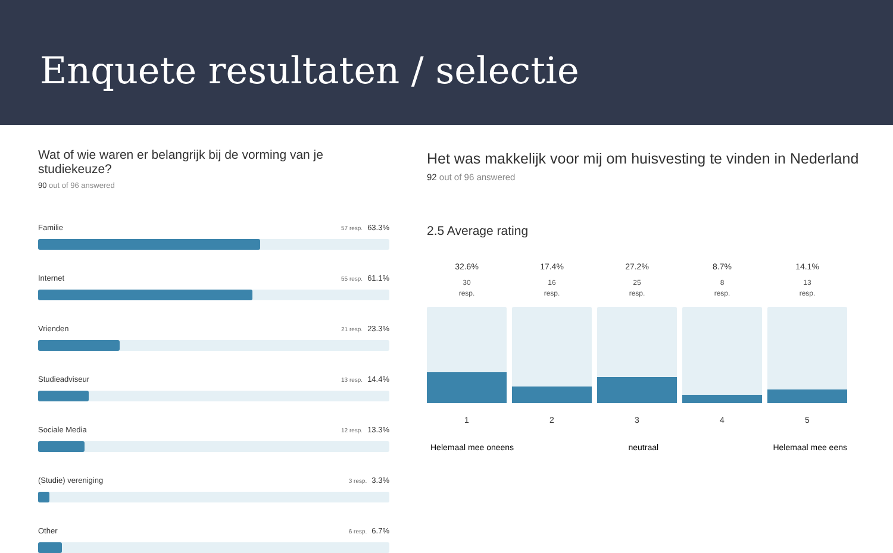Enquete resultaten / selectie
Wat of wie waren er belangrijk bij de vorming van je studiekeuze?
90 out of 96 answered
Familie 57 resp. 63.3%
Internet 55 resp. 61.1%
Vrienden 21 resp. 23.3%
Studieadviseur 13 resp. 14.4%
Sociale Media 12 resp. 13.3%
(Studie) vereniging 3 resp. 3.3%
Other 6 resp. 6.7%
Het was makkelijk voor mij om huisvesting te vinden in Nederland
92 out of 96 answered
2.5 Average rating
32.6%
30
resp.
1
17.4%
16
resp.
2
27.2%
25
resp.
3
8.7%
8
resp.
4
14.1%
13
resp.
5
Helemaal mee oneens neutraal Helemaal mee eens